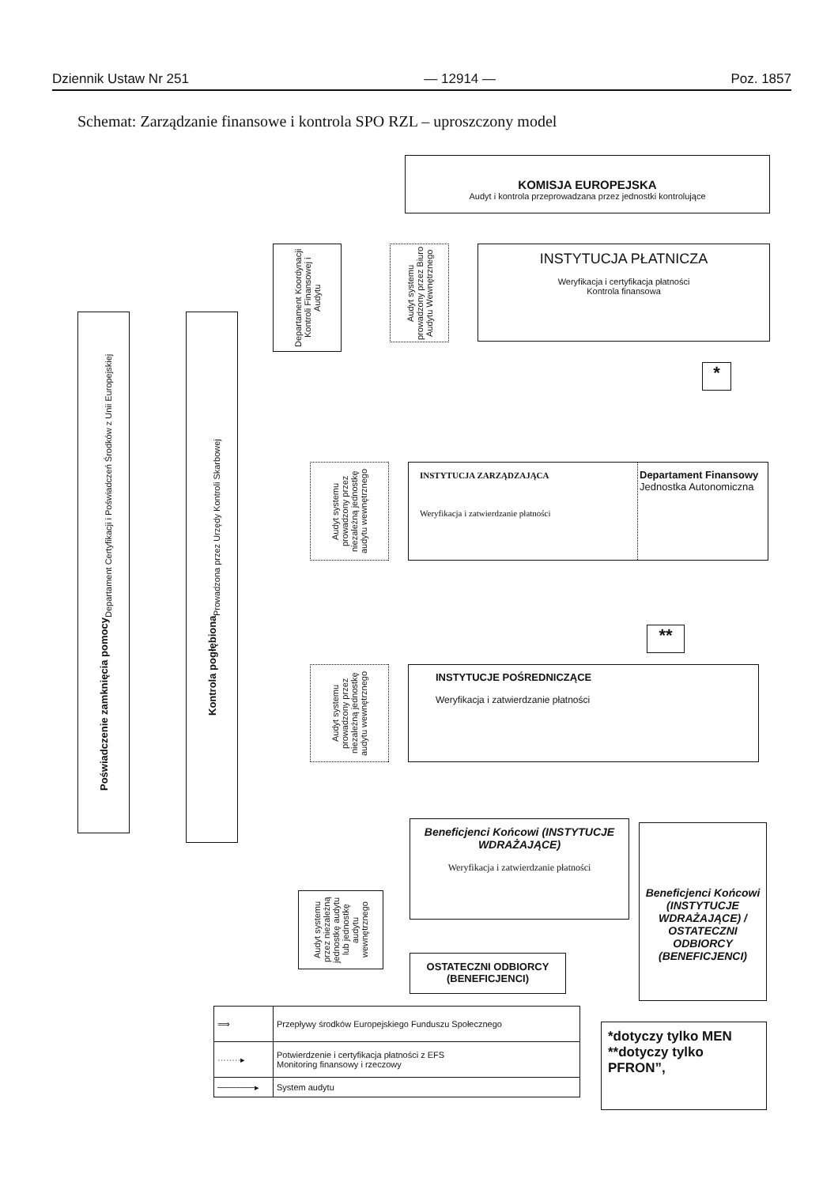Dziennik Ustaw Nr 251 — 12914 — Poz. 1857
Schemat: Zarządzanie finansowe i kontrola SPO RZL – uproszczony model
KOMISJA EUROPEJSKA
Audyt i kontrola przeprowadzana przez jednostki kontrolujące
INSTYTUCJA PŁATNICZA
Weryfikacja i certyfikacja płatności
Kontrola finansowa
Departament Koordynacji Kontroli Finansowej i Audytu
Audyt systemu prowadzony przez Biuro Audytu Wewnętrznego
Poświadczenie zamknięcia pomocy
Departament Certyfikacji i Poświadczeń Środków z Unii Europejskiej
Kontrola pogłębiona
Prowadzona przez Urzędy Kontroli Skarbowej
*
Audyt systemu prowadzony przez niezależną jednostkę audytu wewnętrznego
INSTYTUCJA ZARZĄDZAJĄCA
Weryfikacja i zatwierdzanie płatności
Departament Finansowy
Jednostka Autonomiczna
**
Audyt systemu prowadzony przez niezależną jednostkę audytu wewnętrznego
INSTYTUCJE POŚREDNICZĄCE
Weryfikacja i zatwierdzanie płatności
Beneficjenci Końcowi (INSTYTUCJE WDRAŻAJĄCE)
Weryfikacja i zatwierdzanie płatności
Audyt systemu przez niezależną jednostkę audytu lub jednostkę audytu wewnętrznego
OSTATECZNI ODBIORCY (BENEFICJENCI)
Beneficjenci Końcowi (INSTYTUCJE WDRAŻAJĄCE) / OSTATECZNI ODBIORCY (BENEFICJENCI)
| ⟹ | Przepływy środków Europejskiego Funduszu Społecznego |
| ········▸ | Potwierdzenie i certyfikacja płatności z EFS Monitoring finansowy i rzeczowy |
| ──────▸ | System audytu |
*dotyczy tylko MEN
**dotyczy tylko PFRON”,